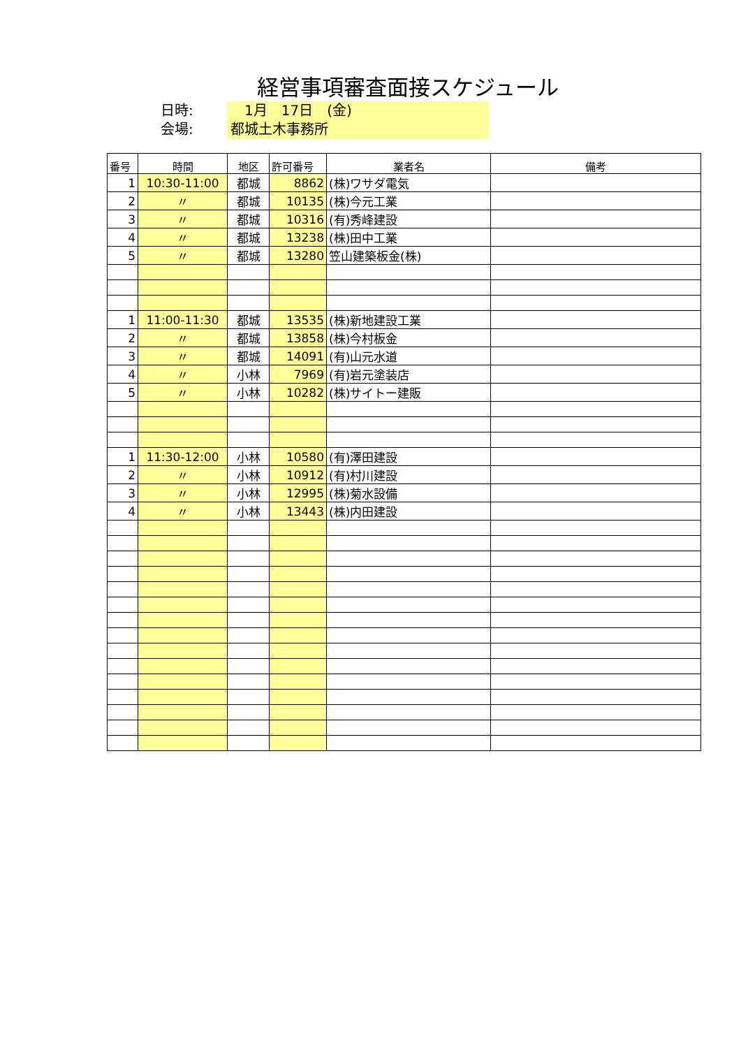経営事項審査面接スケジュール
日時:
　1月　17日　(金)
会場:
都城土木事務所
| 番号 | 時間 | 地区 | 許可番号 | 業者名 | 備考 |
| --- | --- | --- | --- | --- | --- |
| 1 | 10:30-11:00 | 都城 | 8862 | (株)ワサダ電気 | |
| 2 | 〃 | 都城 | 10135 | (株)今元工業 | |
| 3 | 〃 | 都城 | 10316 | (有)秀峰建設 | |
| 4 | 〃 | 都城 | 13238 | (株)田中工業 | |
| 5 | 〃 | 都城 | 13280 | 笠山建築板金(株) | |
| 1 | 11:00-11:30 | 都城 | 13535 | (株)新地建設工業 | |
| 2 | 〃 | 都城 | 13858 | (株)今村板金 | |
| 3 | 〃 | 都城 | 14091 | (有)山元水道 | |
| 4 | 〃 | 小林 | 7969 | (有)岩元塗装店 | |
| 5 | 〃 | 小林 | 10282 | (株)サイトー建販 | |
| 1 | 11:30-12:00 | 小林 | 10580 | (有)澤田建設 | |
| 2 | 〃 | 小林 | 10912 | (有)村川建設 | |
| 3 | 〃 | 小林 | 12995 | (株)菊水設備 | |
| 4 | 〃 | 小林 | 13443 | (株)内田建設 | |